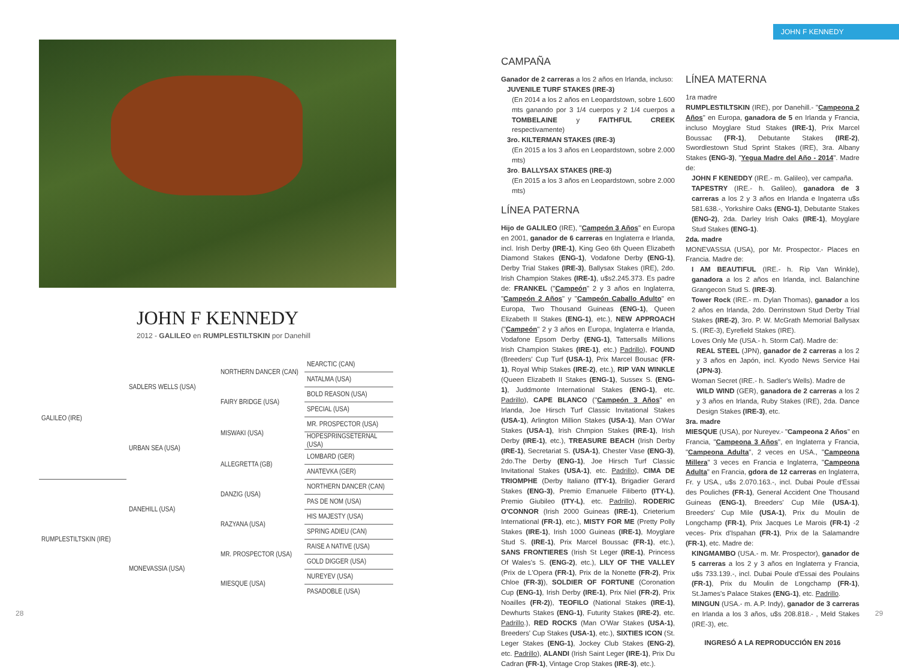JOHN F KENNEDY
2012 - GALILEO en RUMPLESTILTSKIN por Danehill
| GALILEO (IRE) | SADLERS WELLS (USA) | NORTHERN DANCER (CAN) | NEARCTIC (CAN) |
| | | | NATALMA (USA) |
| | | FAIRY BRIDGE (USA) | BOLD REASON (USA) |
| | | | SPECIAL (USA) |
| | URBAN SEA (USA) | MISWAKI (USA) | MR. PROSPECTOR (USA) |
| | | | HOPESPRINGSETERNAL (USA) |
| | | ALLEGRETTA (GB) | LOMBARD (GER) |
| | | | ANATEVKA (GER) |
| RUMPLESTILTSKIN (IRE) | DANEHILL (USA) | DANZIG (USA) | NORTHERN DANCER (CAN) |
| | | | PAS DE NOM (USA) |
| | | RAZYANA (USA) | HIS MAJESTY (USA) |
| | | | SPRING ADIEU (CAN) |
| | MONEVASSIA (USA) | MR. PROSPECTOR (USA) | RAISE A NATIVE (USA) |
| | | | GOLD DIGGER (USA) |
| | | MIESQUE (USA) | NUREYEV (USA) |
| | | | PASADOBLE (USA) |
28
JOHN F KENNEDY
CAMPAÑA
Ganador de 2 carreras a los 2 años en Irlanda, incluso:
JUVENILE TURF STAKES (IRE-3)
(En 2014 a los 2 años en Leopardstown, sobre 1.600 mts ganando por 3 1/4 cuerpos y 2 1/4 cuerpos a TOMBELAINE y FAITHFUL CREEK respectivamente)
3ro. KILTERMAN STAKES (IRE-3)
(En 2015 a los 3 años en Leopardstown, sobre 2.000 mts)
3ro. BALLYSAX STAKES (IRE-3)
(En 2015 a los 3 años en Leopardstown, sobre 2.000 mts)
LÍNEA PATERNA
Hijo de GALILEO (IRE), "Campeón 3 Años" en Europa en 2001, ganador de 6 carreras en Inglaterra e Irlanda, incl. Irish Derby (IRE-1), King Geo 6th Queen Elizabeth Diamond Stakes (ENG-1), Vodafone Derby (ENG-1), Derby Trial Stakes (IRE-3), Ballysax Stakes (IRE), 2do. Irish Champion Stakes (IRE-1), u$s2.245.373. Es padre de: FRANKEL ("Campeón" 2 y 3 años en Inglaterra, "Campeón 2 Años" y "Campeón Caballo Adulto" en Europa, Two Thousand Guineas (ENG-1), Queen Elizabeth II Stakes (ENG-1), etc.), NEW APPROACH ("Campeón" 2 y 3 años en Europa, Inglaterra e Irlanda, Vodafone Epsom Derby (ENG-1), Tattersalls Millions Irish Champion Stakes (IRE-1), etc.) Padrillo), FOUND (Breeders' Cup Turf (USA-1), Prix Marcel Bousac (FR-1), Royal Whip Stakes (IRE-2), etc.), RIP VAN WINKLE (Queen Elizabeth II Stakes (ENG-1), Sussex S. (ENG-1), Juddmonte International Stakes (ENG-1), etc. Padrillo), CAPE BLANCO ("Campeón 3 Años" en Irlanda, Joe Hirsch Turf Classic Invitational Stakes (USA-1), Arlington Million Stakes (USA-1), Man O'War Stakes (USA-1), Irish Chmpion Stakes (IRE-1), Irish Derby (IRE-1), etc.), TREASURE BEACH (Irish Derby (IRE-1), Secretariat S. (USA-1), Chester Vase (ENG-3), 2do.The Derby (ENG-1), Joe Hirsch Turf Classic Invitational Stakes (USA-1), etc. Padrillo), CIMA DE TRIOMPHE (Derby Italiano (ITY-1), Brigadier Gerard Stakes (ENG-3), Premio Emanuele Filiberto (ITY-L), Premio Giubileo (ITY-L), etc. Padrillo), RODERIC O'CONNOR (Irish 2000 Guineas (IRE-1), Crieterium International (FR-1), etc.), MISTY FOR ME (Pretty Polly Stakes (IRE-1), Irish 1000 Guineas (IRE-1), Moyglare Stud S. (IRE-1), Prix Marcel Boussac (FR-1), etc.), SANS FRONTIERES (Irish St Leger (IRE-1), Princess Of Wales's S. (ENG-2), etc.), LILY OF THE VALLEY (Prix de L'Opera (FR-1), Prix de la Nonette (FR-2), Prix Chloe (FR-3)), SOLDIER OF FORTUNE (Coronation Cup (ENG-1), Irish Derby (IRE-1), Prix Niel (FR-2), Prix Noailles (FR-2)), TEOFILO (National Stakes (IRE-1), Dewhurts Stakes (ENG-1), Futurity Stakes (IRE-2), etc. Padrillo.), RED ROCKS (Man O'War Stakes (USA-1), Breeders' Cup Stakes (USA-1), etc.), SIXTIES ICON (St. Leger Stakes (ENG-1), Jockey Club Stakes (ENG-2), etc. Padrillo), ALANDI (Irish Saint Leger (IRE-1), Prix Du Cadran (FR-1), Vintage Crop Stakes (IRE-3), etc.).
LÍNEA MATERNA
1ra madre
RUMPLESTILTSKIN (IRE), por Danehill.- "Campeona 2 Años" en Europa, ganadora de 5 en Irlanda y Francia, incluso Moyglare Stud Stakes (IRE-1), Prix Marcel Boussac (FR-1), Debutante Stakes (IRE-2), Swordlestown Stud Sprint Stakes (IRE), 3ra. Albany Stakes (ENG-3), "Yegua Madre del Año - 2014". Madre de:
JOHN F KENEDDY (IRE.- m. Galileo), ver campaña.
TAPESTRY (IRE.- h. Galileo), ganadora de 3 carreras a los 2 y 3 años en Irlanda e Ingaterra u$s 581.638.-, Yorkshire Oaks (ENG-1), Debutante Stakes (ENG-2), 2da. Darley Irish Oaks (IRE-1), Moyglare Stud Stakes (ENG-1).
2da. madre
MONEVASSIA (USA), por Mr. Prospector.- Places en Francia. Madre de:
I AM BEAUTIFUL (IRE.- h. Rip Van Winkle), ganadora a los 2 años en Irlanda, incl. Balanchine Grangecon Stud S. (IRE-3).
Tower Rock (IRE.- m. Dylan Thomas), ganador a los 2 años en Irlanda, 2do. Derrinstown Stud Derby Trial Stakes (IRE-2), 3ro. P. W. McGrath Memorial Ballysax S. (IRE-3), Eyrefield Stakes (IRE).
Loves Only Me (USA.- h. Storm Cat). Madre de:
REAL STEEL (JPN), ganador de 2 carreras a los 2 y 3 años en Japón, incl. Kyodo News Service Hai (JPN-3).
Woman Secret (IRE.- h. Sadler's Wells). Madre de
WILD WIND (GER), ganadora de 2 carreras a los 2 y 3 años en Irlanda, Ruby Stakes (IRE), 2da. Dance Design Stakes (IRE-3), etc.
3ra. madre
MIESQUE (USA), por Nureyev.- "Campeona 2 Años" en Francia, "Campeona 3 Años", en Inglaterra y Francia, "Campeona Adulta", 2 veces en USA., "Campeona Millera" 3 veces en Francia e Inglaterra, "Campeona Adulta" en Francia, gdora de 12 carreras en Inglaterra, Fr. y USA., u$s 2.070.163.-, incl. Dubai Poule d'Essai des Pouliches (FR-1), General Accident One Thousand Guineas (ENG-1), Breeders' Cup Mile (USA-1), Breeders' Cup Mile (USA-1), Prix du Moulin de Longchamp (FR-1), Prix Jacques Le Marois (FR-1) -2 veces- Prix d'Ispahan (FR-1), Prix de la Salamandre (FR-1), etc. Madre de:
KINGMAMBO (USA.- m. Mr. Prospector), ganador de 5 carreras a los 2 y 3 años en Inglaterra y Francia, u$s 733.139.-, incl. Dubai Poule d'Essai des Poulains (FR-1), Prix du Moulin de Longchamp (FR-1), St.James's Palace Stakes (ENG-1), etc. Padrillo.
MINGUN (USA.- m. A.P. Indy), ganador de 3 carreras en Irlanda a los 3 años, u$s 208.818.- , Meld Stakes (IRE-3), etc.
INGRESÓ A LA REPRODUCCIÓN EN 2016
29